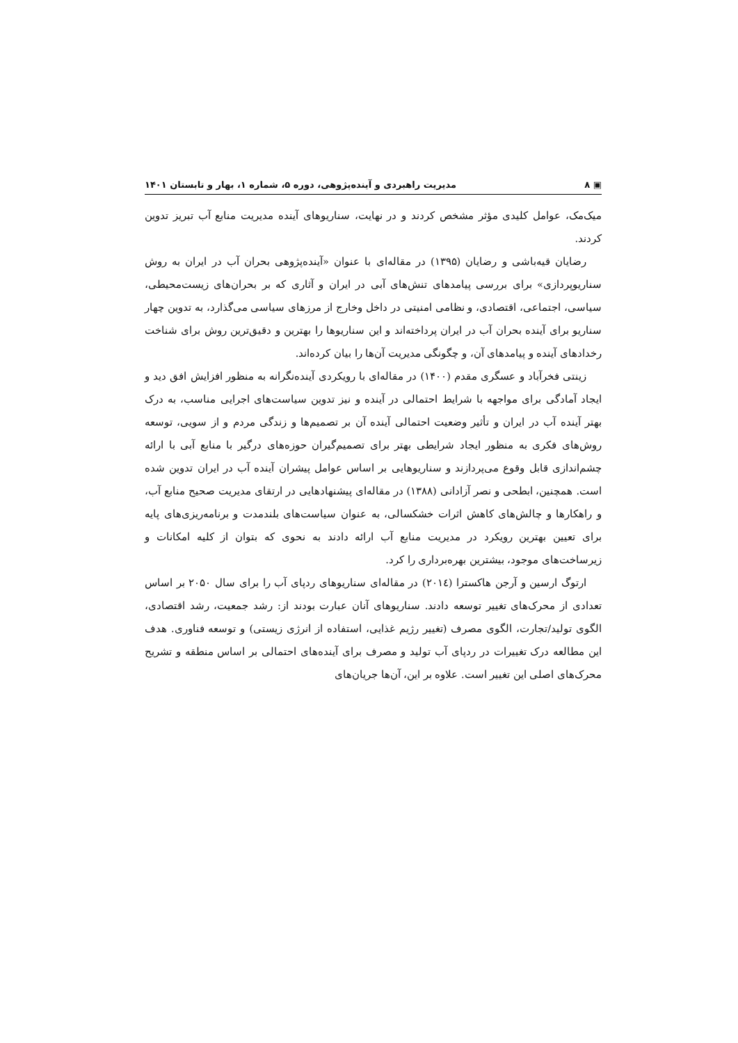▣ ۸ مدیریت راهبردی و آینده‌پژوهی، دوره ۵، شماره ۱، بهار و تابستان ۱۴۰۱
میک‌مک، عوامل کلیدی مؤثر مشخص کردند و در نهایت، سناریوهای آینده مدیریت منابع آب تبریز تدوین کردند.
رضایان قیه‌باشی و رضایان (۱۳۹۵) در مقاله‌ای با عنوان «آینده‌پژوهی بحران آب در ایران به روش سناریوپردازی» برای بررسی پیامدهای تنش‌های آبی در ایران و آثاری که بر بحران‌های زیست‌محیطی، سیاسی، اجتماعی، اقتصادی، و نظامی امنیتی در داخل وخارج از مرزهای سیاسی می‌گذارد، به تدوین چهار سناریو برای آینده بحران آب در ایران پرداخته‌اند و این سناریوها را بهترین و دقیق‌ترین روش برای شناخت رخدادهای آینده و پیامدهای آن، و چگونگی مدیریت آن‌ها را بیان کرده‌اند.
زینتی فخرآباد و عسگری مقدم (۱۴۰۰) در مقاله‌ای با رویکردی آینده‌نگرانه به منظور افزایش افق دید و ایجاد آمادگی برای مواجهه با شرایط احتمالی در آینده و نیز تدوین سیاست‌های اجرایی مناسب، به درک بهتر آینده آب در ایران و تأثیر وضعیت احتمالی آینده آن بر تصمیم‌ها و زندگی مردم و از سویی، توسعه روش‌های فکری به منظور ایجاد شرایطی بهتر برای تصمیم‌گیران حوزه‌های درگیر با منابع آبی با ارائه چشم‌اندازی قابل وقوع می‌پردازند و سناریوهایی بر اساس عوامل پیشران آینده آب در ایران تدوین شده است. همچنین، ابطحی و نصر آزادانی (۱۳۸۸) در مقاله‌ای پیشنهادهایی در ارتقای مدیریت صحیح منابع آب، و راهکارها و چالش‌های کاهش اثرات خشکسالی، به عنوان سیاست‌های بلندمدت و برنامه‌ریزی‌های پایه برای تعیین بهترین رویکرد در مدیریت منابع آب ارائه دادند به نحوی که بتوان از کلیه امکانات و زیرساخت‌های موجود، بیشترین بهره‌برداری را کرد.
ارتوگ ارسین و آرجن هاکسترا (۲۰۱٤) در مقاله‌ای سناریوهای ردپای آب را برای سال ۲۰۵۰ بر اساس تعدادی از محرک‌های تغییر توسعه دادند. سناریوهای آنان عبارت بودند از: رشد جمعیت، رشد اقتصادی، الگوی تولید/تجارت، الگوی مصرف (تغییر رژیم غذایی، استفاده از انرژی زیستی) و توسعه فناوری. هدف این مطالعه درک تغییرات در ردپای آب تولید و مصرف برای آینده‌های احتمالی بر اساس منطقه و تشریح محرک‌های اصلی این تغییر است. علاوه بر این، آن‌ها جریان‌های